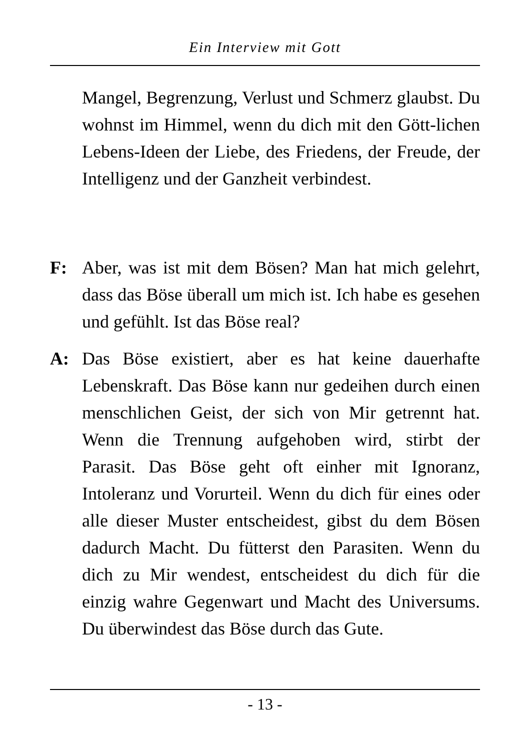Ein Interview mit Gott
Mangel, Begrenzung, Verlust und Schmerz glaubst. Du wohnst im Himmel, wenn du dich mit den Gött-lichen Lebens-Ideen der Liebe, des Friedens, der Freude, der Intelligenz und der Ganzheit verbindest.
F: Aber, was ist mit dem Bösen? Man hat mich gelehrt, dass das Böse überall um mich ist. Ich habe es gesehen und gefühlt. Ist das Böse real?
A: Das Böse existiert, aber es hat keine dauerhafte Lebenskraft. Das Böse kann nur gedeihen durch einen menschlichen Geist, der sich von Mir getrennt hat. Wenn die Trennung aufgehoben wird, stirbt der Parasit. Das Böse geht oft einher mit Ignoranz, Intoleranz und Vorurteil. Wenn du dich für eines oder alle dieser Muster entscheidest, gibst du dem Bösen dadurch Macht. Du fütterst den Parasiten. Wenn du dich zu Mir wendest, entscheidest du dich für die einzig wahre Gegenwart und Macht des Universums. Du überwindest das Böse durch das Gute.
- 13 -